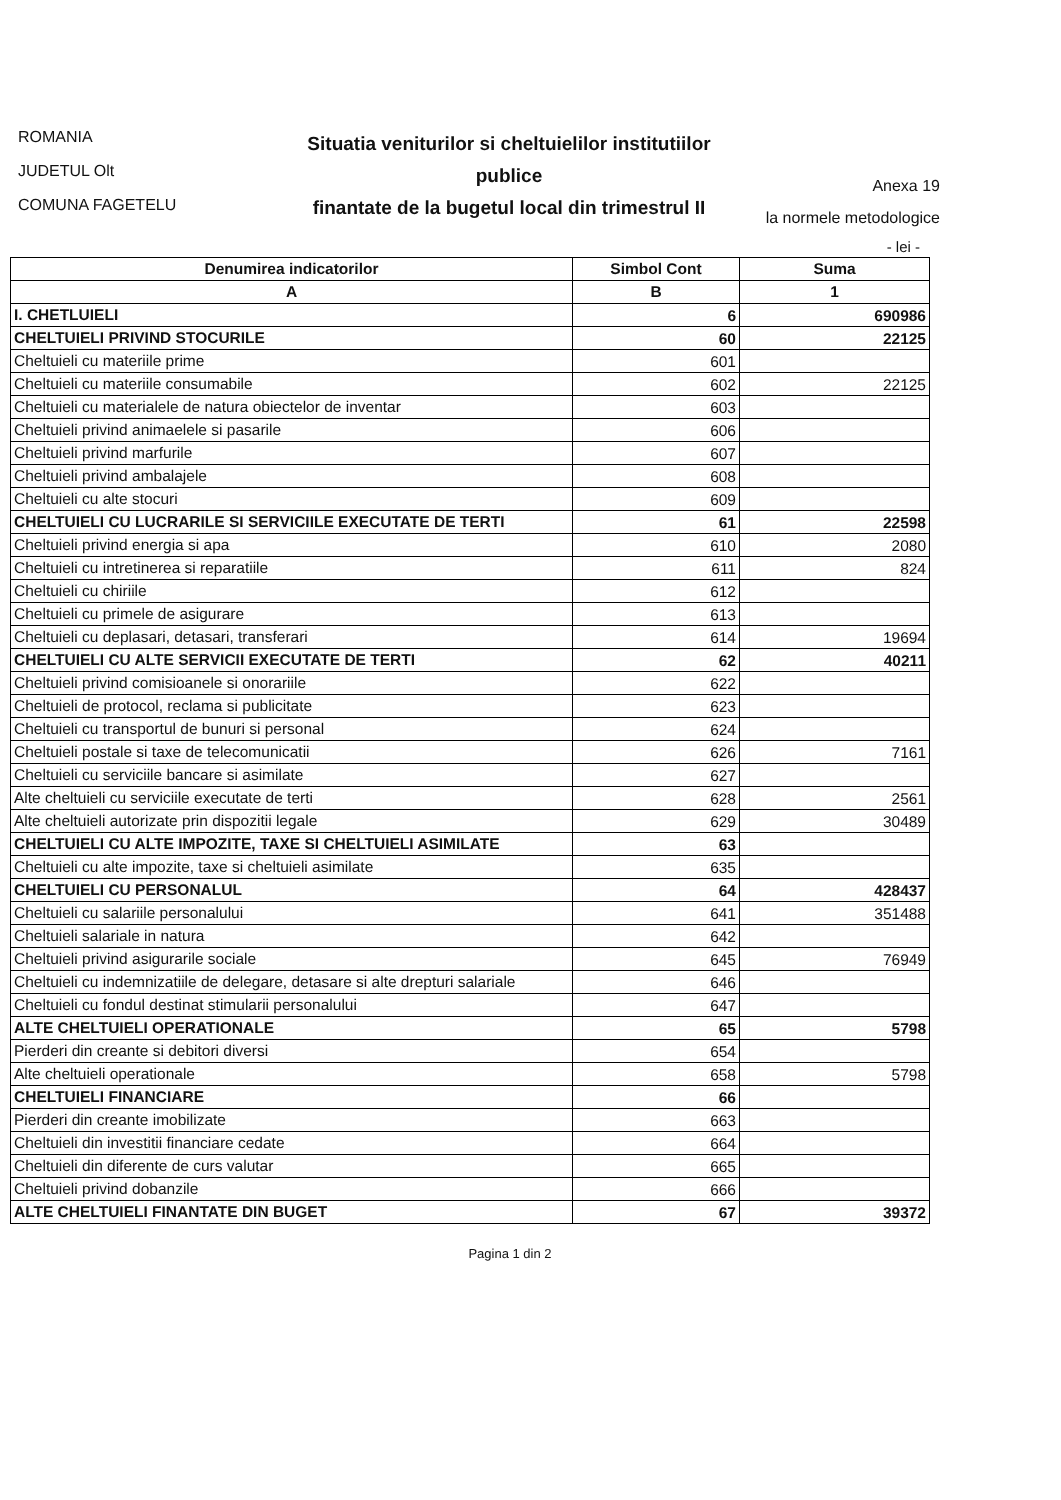ROMANIA
JUDETUL Olt
COMUNA FAGETELU
Situatia veniturilor si cheltuielilor institutiilor publice
finantate de la bugetul local din trimestrul II
Anexa 19
la normele metodologice
- lei -
| Denumirea indicatorilor | Simbol Cont | Suma |
| --- | --- | --- |
| A | B | 1 |
| I. CHETLUIELI | 6 | 690986 |
| CHELTUIELI PRIVIND STOCURILE | 60 | 22125 |
| Cheltuieli cu materiile prime | 601 | |
| Cheltuieli cu materiile consumabile | 602 | 22125 |
| Cheltuieli cu materialele de natura obiectelor de inventar | 603 | |
| Cheltuieli privind animaelele si pasarile | 606 | |
| Cheltuieli privind marfurile | 607 | |
| Cheltuieli privind ambalajele | 608 | |
| Cheltuieli cu alte stocuri | 609 | |
| CHELTUIELI CU LUCRARILE SI SERVICIILE EXECUTATE DE TERTI | 61 | 22598 |
| Cheltuieli privind energia si apa | 610 | 2080 |
| Cheltuieli cu intretinerea si reparatiile | 611 | 824 |
| Cheltuieli cu chiriile | 612 | |
| Cheltuieli cu primele de asigurare | 613 | |
| Cheltuieli cu deplasari, detasari, transferari | 614 | 19694 |
| CHELTUIELI CU ALTE SERVICII EXECUTATE DE TERTI | 62 | 40211 |
| Cheltuieli privind comisioanele si onorariile | 622 | |
| Cheltuieli de protocol, reclama si publicitate | 623 | |
| Cheltuieli cu transportul de bunuri si personal | 624 | |
| Cheltuieli postale si taxe de telecomunicatii | 626 | 7161 |
| Cheltuieli cu serviciile bancare si asimilate | 627 | |
| Alte cheltuieli cu serviciile executate de terti | 628 | 2561 |
| Alte cheltuieli autorizate prin dispozitii legale | 629 | 30489 |
| CHELTUIELI CU ALTE IMPOZITE, TAXE SI CHELTUIELI ASIMILATE | 63 | |
| Cheltuieli cu alte impozite, taxe si cheltuieli asimilate | 635 | |
| CHELTUIELI CU PERSONALUL | 64 | 428437 |
| Cheltuieli cu salariile personalului | 641 | 351488 |
| Cheltuieli salariale in natura | 642 | |
| Cheltuieli privind asigurarile sociale | 645 | 76949 |
| Cheltuieli cu indemnizatiile de delegare, detasare si alte drepturi salariale | 646 | |
| Cheltuieli cu fondul destinat stimularii personalului | 647 | |
| ALTE CHELTUIELI OPERATIONALE | 65 | 5798 |
| Pierderi din creante si debitori diversi | 654 | |
| Alte cheltuieli operationale | 658 | 5798 |
| CHELTUIELI FINANCIARE | 66 | |
| Pierderi din creante imobilizate | 663 | |
| Cheltuieli din investitii financiare cedate | 664 | |
| Cheltuieli din diferente de curs valutar | 665 | |
| Cheltuieli privind dobanzile | 666 | |
| ALTE CHELTUIELI FINANTATE DIN BUGET | 67 | 39372 |
Pagina 1 din 2